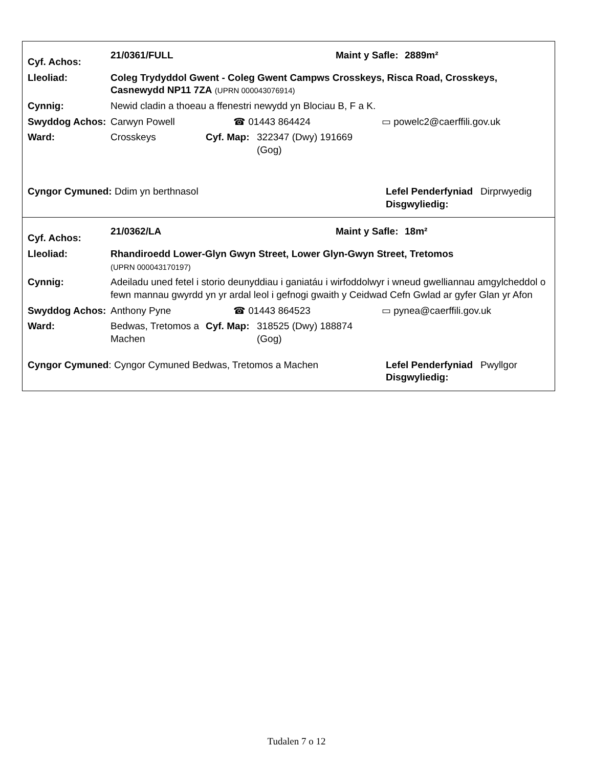| Cyf. Achos: | 21/0361/FULL | Maint y Safle: | 2889m² |
| Lleoliad: | Coleg Trydyddol Gwent - Coleg Gwent Campws Crosskeys, Risca Road, Crosskeys, Casnewydd NP11 7ZA (UPRN 000043076914) |
| Cynnig: | Newid cladin a thoeau a ffenestri newydd yn Blociau B, F a K. |
| Swyddog Achos: | Carwyn Powell | ☎ 01443 864424 | ▭ powelc2@caerffili.gov.uk |
| Ward: | Crosskeys | Cyf. Map: | 322347 (Dwy) 191669 (Gog) | |
| Cyngor Cymuned: Ddim yn berthnasol | Lefel Penderfyniad Disgwyliedig: | Dirprwyedig |
| Cyf. Achos: | 21/0362/LA | Maint y Safle: | 18m² |
| Lleoliad: | Rhandiroedd Lower-Glyn Gwyn Street, Lower Glyn-Gwyn Street, Tretomos (UPRN 000043170197) |
| Cynnig: | Adeiladu uned fetel i storio deunyddiau i ganiatáu i wirfoddolwyr i wneud gwelliannau amgylcheddol o fewn mannau gwyrdd yn yr ardal leol i gefnogi gwaith y Ceidwad Cefn Gwlad ar gyfer Glan yr Afon |
| Swyddog Achos: | Anthony Pyne | ☎ 01443 864523 | ▭ pynea@caerffili.gov.uk |
| Ward: | Bedwas, Tretomos a Machen | Cyf. Map: | 318525 (Dwy) 188874 (Gog) | |
| Cyngor Cymuned : Cyngor Cymuned Bedwas, Tretomos a Machen | Lefel Penderfyniad Disgwyliedig: | Pwyllgor |
Tudalen 7 o 12